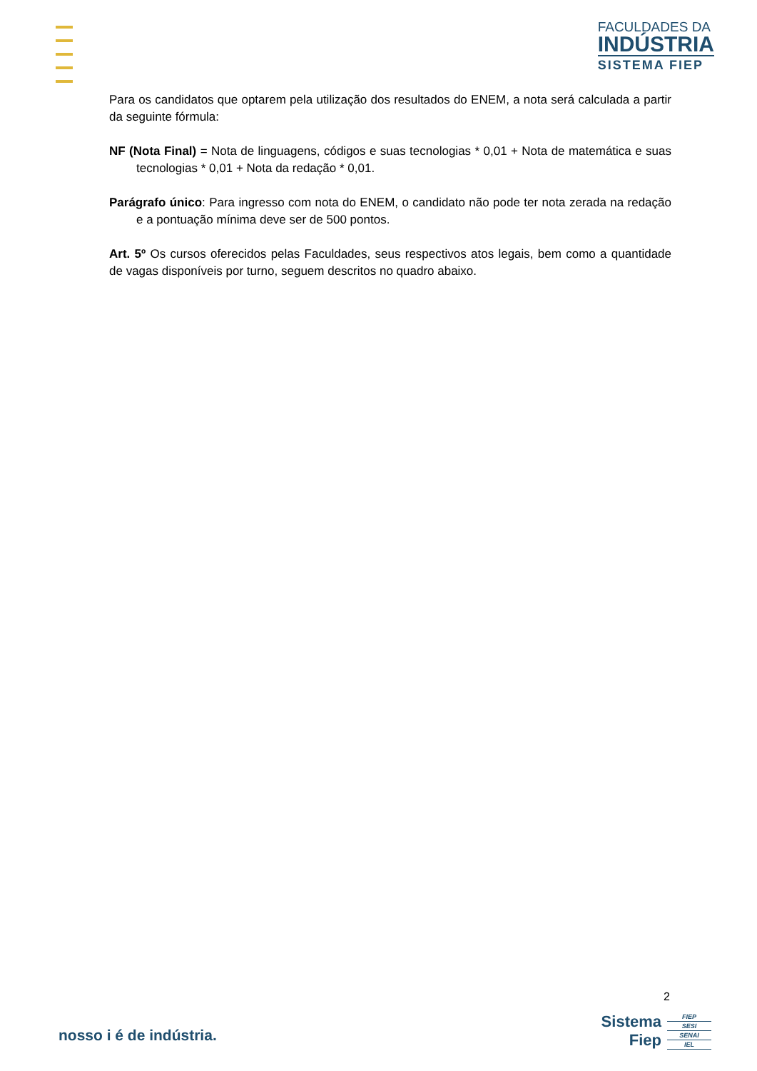FACULDADES DA
INDÚSTRIA
SISTEMA FIEP
Para os candidatos que optarem pela utilização dos resultados do ENEM, a nota será calculada a partir da seguinte fórmula:
NF (Nota Final) = Nota de linguagens, códigos e suas tecnologias * 0,01 + Nota de matemática e suas tecnologias * 0,01 + Nota da redação * 0,01.
Parágrafo único: Para ingresso com nota do ENEM, o candidato não pode ter nota zerada na redação e a pontuação mínima deve ser de 500 pontos.
Art. 5º Os cursos oferecidos pelas Faculdades, seus respectivos atos legais, bem como a quantidade de vagas disponíveis por turno, seguem descritos no quadro abaixo.
2
nosso i é de indústria.
Sistema
Fiep
FIEP
SESI
SENAI
IEL